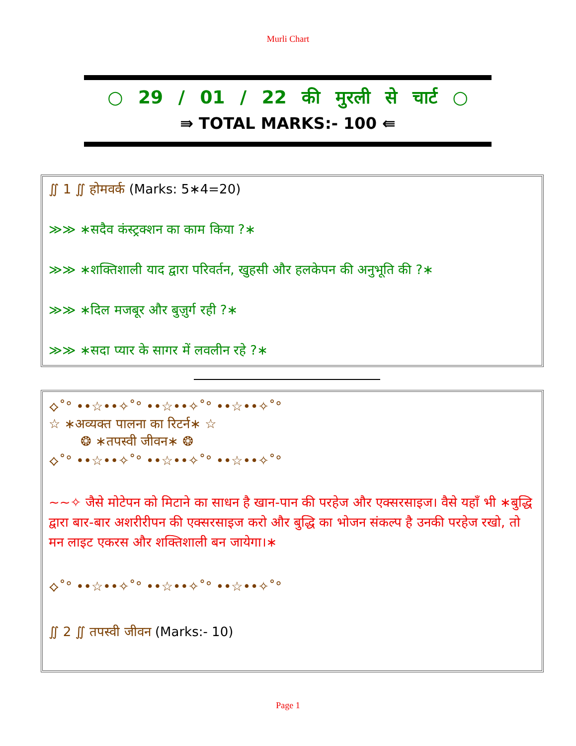Murli Chart
○ 29 / 01 / 22 की मुरली से चार्ट ○
⇛ TOTAL MARKS:- 100 ⇚
∬ 1 ∬ होमवर्क (Marks: 5∗4=20)
≫≫ ∗सदैव कंस्ट्रक्शन का काम किया ?∗
≫≫ ∗शक्तिशाली याद द्वारा परिवर्तन, खुहसी और हलकेपन की अनुभूति की ?∗
≫≫ ∗दिल मजबूर और बुज़ुर्ग रही ?∗
≫≫ ∗सदा प्यार के सागर में लवलीन रहे ?∗
⟡˚° ••☆••✧˚° ••☆••✧˚° ••☆••✧˚°
☆ ∗अव्यक्त पालना का रिटर्न∗ ☆
❂ ∗तपस्वी जीवन∗ ❂
⟡˚° ••☆••✧˚° ••☆••✧˚° ••☆••✧˚°
~~✧ जैसे मोटेपन को मिटाने का साधन है खान-पान की परहेज और एक्सरसाइज। वैसे यहाँ भी ∗बुद्धि द्वारा बार-बार अशरीरीपन की एक्सरसाइज करो और बुद्धि का भोजन संकल्प है उनकी परहेज रखो, तो मन लाइट एकरस और शक्तिशाली बन जायेगा।∗
⟡˚° ••☆••✧˚° ••☆••✧˚° ••☆••✧˚°
∬ 2 ∬ तपस्वी जीवन (Marks:- 10)
Page 1